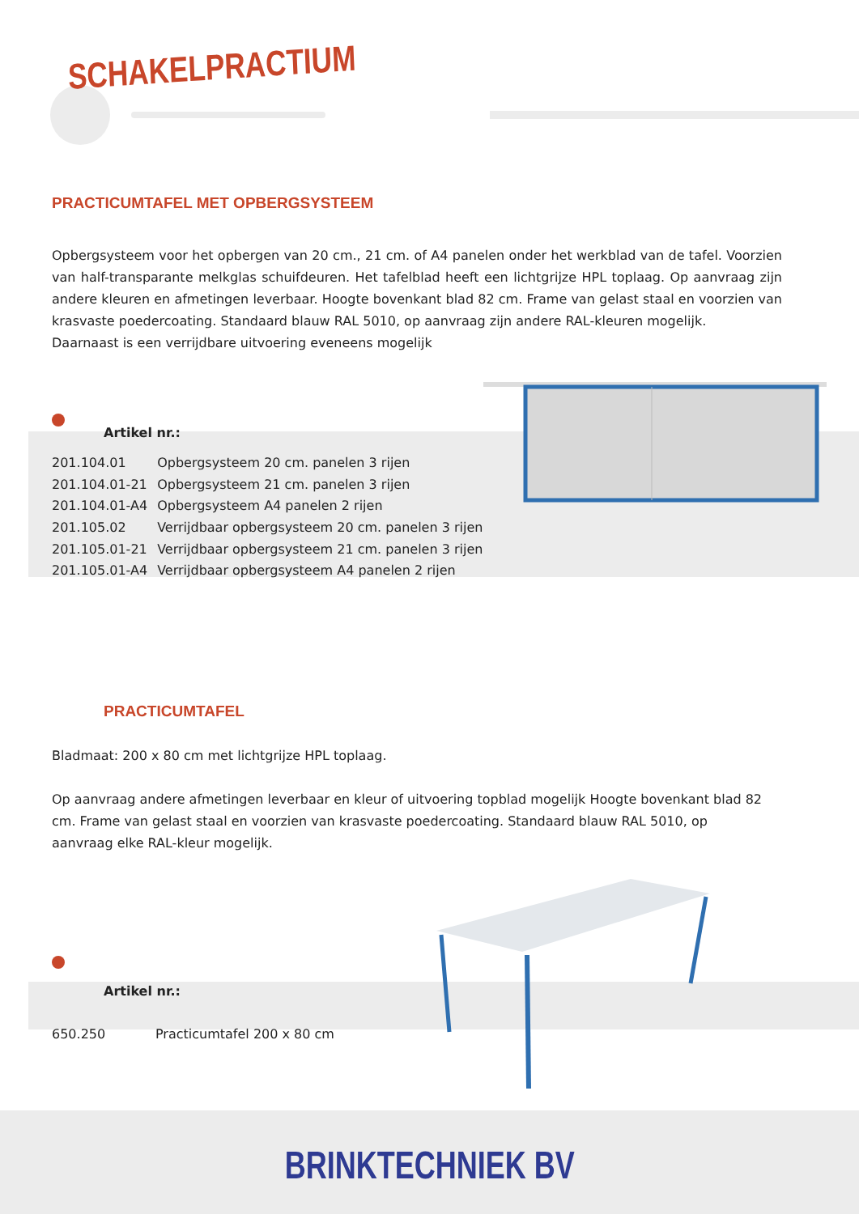SCHAKELPRACTIUM
PRACTICUMTAFEL MET OPBERGSYSTEEM
Opbergsysteem voor het opbergen van 20 cm., 21 cm. of A4 panelen onder het werkblad van de tafel. Voorzien van half-transparante melkglas schuifdeuren. Het tafelblad heeft een lichtgrijze HPL toplaag. Op aanvraag zijn andere kleuren en afmetingen leverbaar. Hoogte bovenkant blad 82 cm. Frame van gelast staal en voorzien van krasvaste poedercoating. Standaard blauw RAL 5010, op aanvraag zijn andere RAL-kleuren mogelijk.
Daarnaast is een verrijdbare uitvoering eveneens mogelijk
Artikel nr.:
| 201.104.01 | Opbergsysteem 20 cm. panelen 3 rijen |
| 201.104.01-21 | Opbergsysteem 21 cm. panelen 3 rijen |
| 201.104.01-A4 | Opbergsysteem A4 panelen 2 rijen |
| 201.105.02 | Verrijdbaar opbergsysteem 20 cm. panelen 3 rijen |
| 201.105.01-21 | Verrijdbaar opbergsysteem 21 cm. panelen 3 rijen |
| 201.105.01-A4 | Verrijdbaar opbergsysteem A4 panelen 2 rijen |
PRACTICUMTAFEL
Bladmaat: 200 x 80 cm met lichtgrijze HPL toplaag.
Op aanvraag andere afmetingen leverbaar en kleur of uitvoering topblad mogelijk Hoogte bovenkant blad 82 cm. Frame van gelast staal en voorzien van krasvaste poedercoating. Standaard blauw RAL 5010, op aanvraag elke RAL-kleur mogelijk.
Artikel nr.:
| 650.250 | Practicumtafel 200 x 80 cm |
BRINKTECHNIEK BV